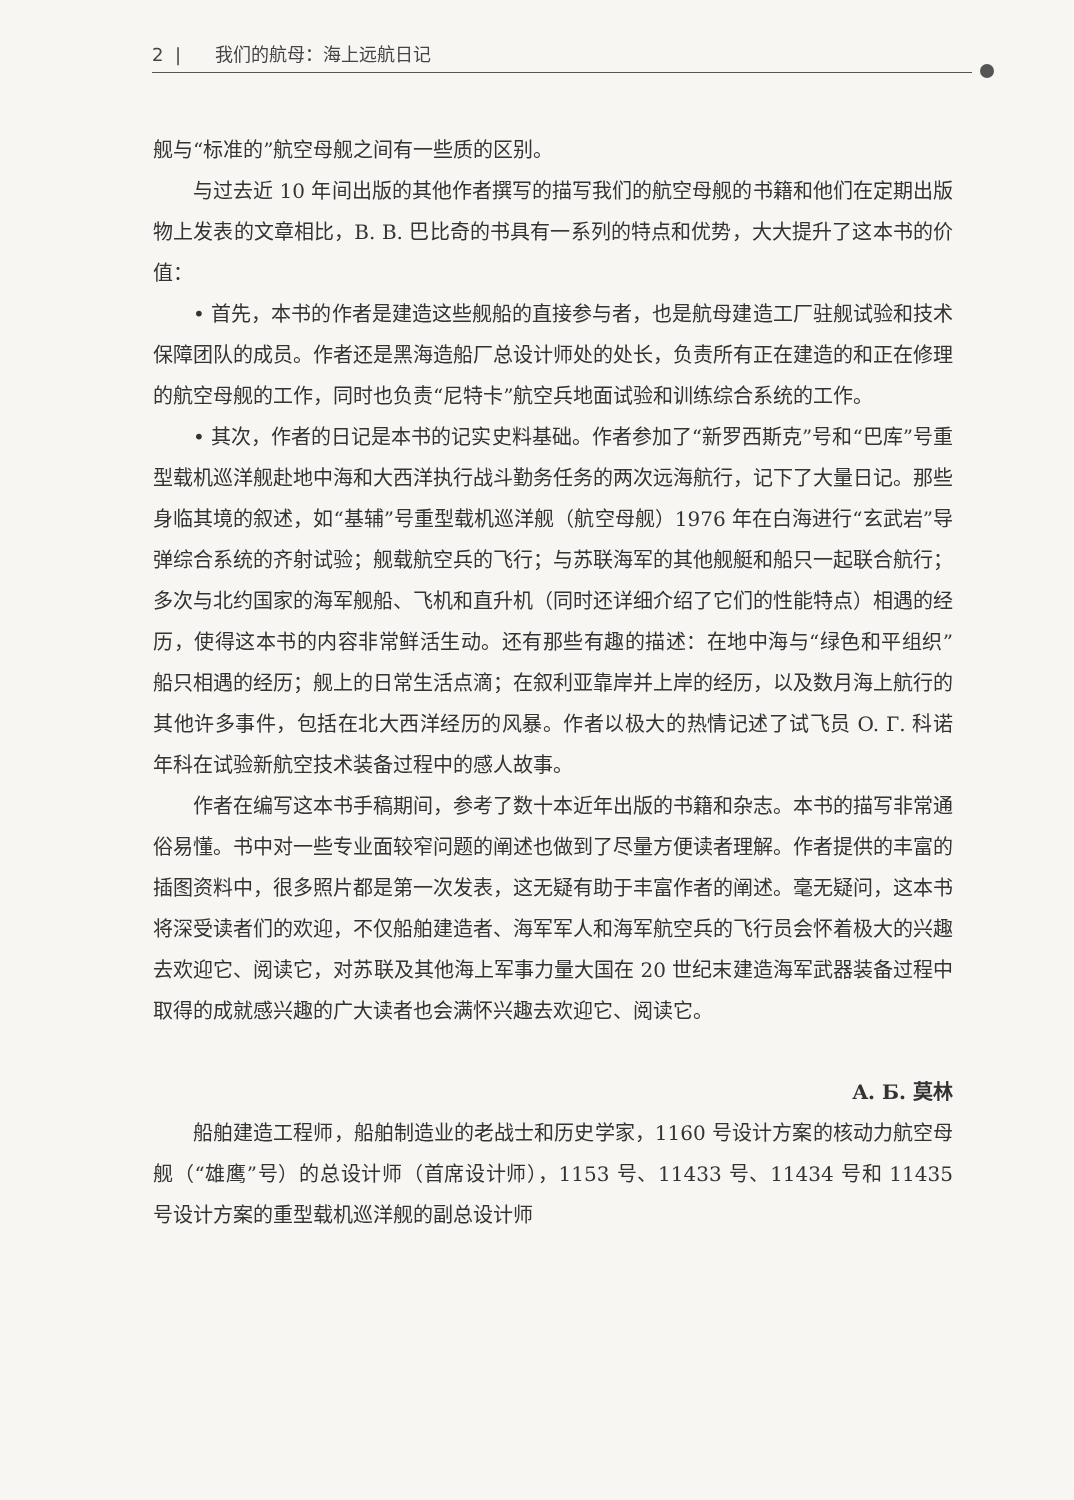2 | 我们的航母：海上远航日记
舰与“标准的”航空母舰之间有一些质的区别。
与过去近 10 年间出版的其他作者撰写的描写我们的航空母舰的书籍和他们在定期出版物上发表的文章相比，B. B. 巴比奇的书具有一系列的特点和优势，大大提升了这本书的价值：
• 首先，本书的作者是建造这些舰船的直接参与者，也是航母建造工厂驻舰试验和技术保障团队的成员。作者还是黑海造船厂总设计师处的处长，负责所有正在建造的和正在修理的航空母舰的工作，同时也负责“尼特卡”航空兵地面试验和训练综合系统的工作。
• 其次，作者的日记是本书的记实史料基础。作者参加了“新罗西斯克”号和“巴库”号重型载机巡洋舰赴地中海和大西洋执行战斗勤务任务的两次远海航行，记下了大量日记。那些身临其境的叙述，如“基辅”号重型载机巡洋舰（航空母舰）1976 年在白海进行“玄武岩”导弹综合系统的齐射试验；舰载航空兵的飞行；与苏联海军的其他舰艇和船只一起联合航行；多次与北约国家的海军舰船、飞机和直升机（同时还详细介绍了它们的性能特点）相遇的经历，使得这本书的内容非常鲜活生动。还有那些有趣的描述：在地中海与“绿色和平组织”船只相遇的经历；舰上的日常生活点滴；在叙利亚靠岸并上岸的经历，以及数月海上航行的其他许多事件，包括在北大西洋经历的风暴。作者以极大的热情记述了试飞员 O. Г. 科诺年科在试验新航空技术装备过程中的感人故事。
作者在编写这本书手稿期间，参考了数十本近年出版的书籍和杂志。本书的描写非常通俗易懂。书中对一些专业面较窄问题的阐述也做到了尽量方便读者理解。作者提供的丰富的插图资料中，很多照片都是第一次发表，这无疑有助于丰富作者的阐述。毫无疑问，这本书将深受读者们的欢迎，不仅船舶建造者、海军军人和海军航空兵的飞行员会怀着极大的兴趣去欢迎它、阅读它，对苏联及其他海上军事力量大国在 20 世纪末建造海军武器装备过程中取得的成就感兴趣的广大读者也会满怀兴趣去欢迎它、阅读它。
A. Б. 莫林
船舶建造工程师，船舶制造业的老战士和历史学家，1160 号设计方案的核动力航空母舰（“雄鹰”号）的总设计师（首席设计师），1153 号、11433 号、11434 号和 11435 号设计方案的重型载机巡洋舰的副总设计师